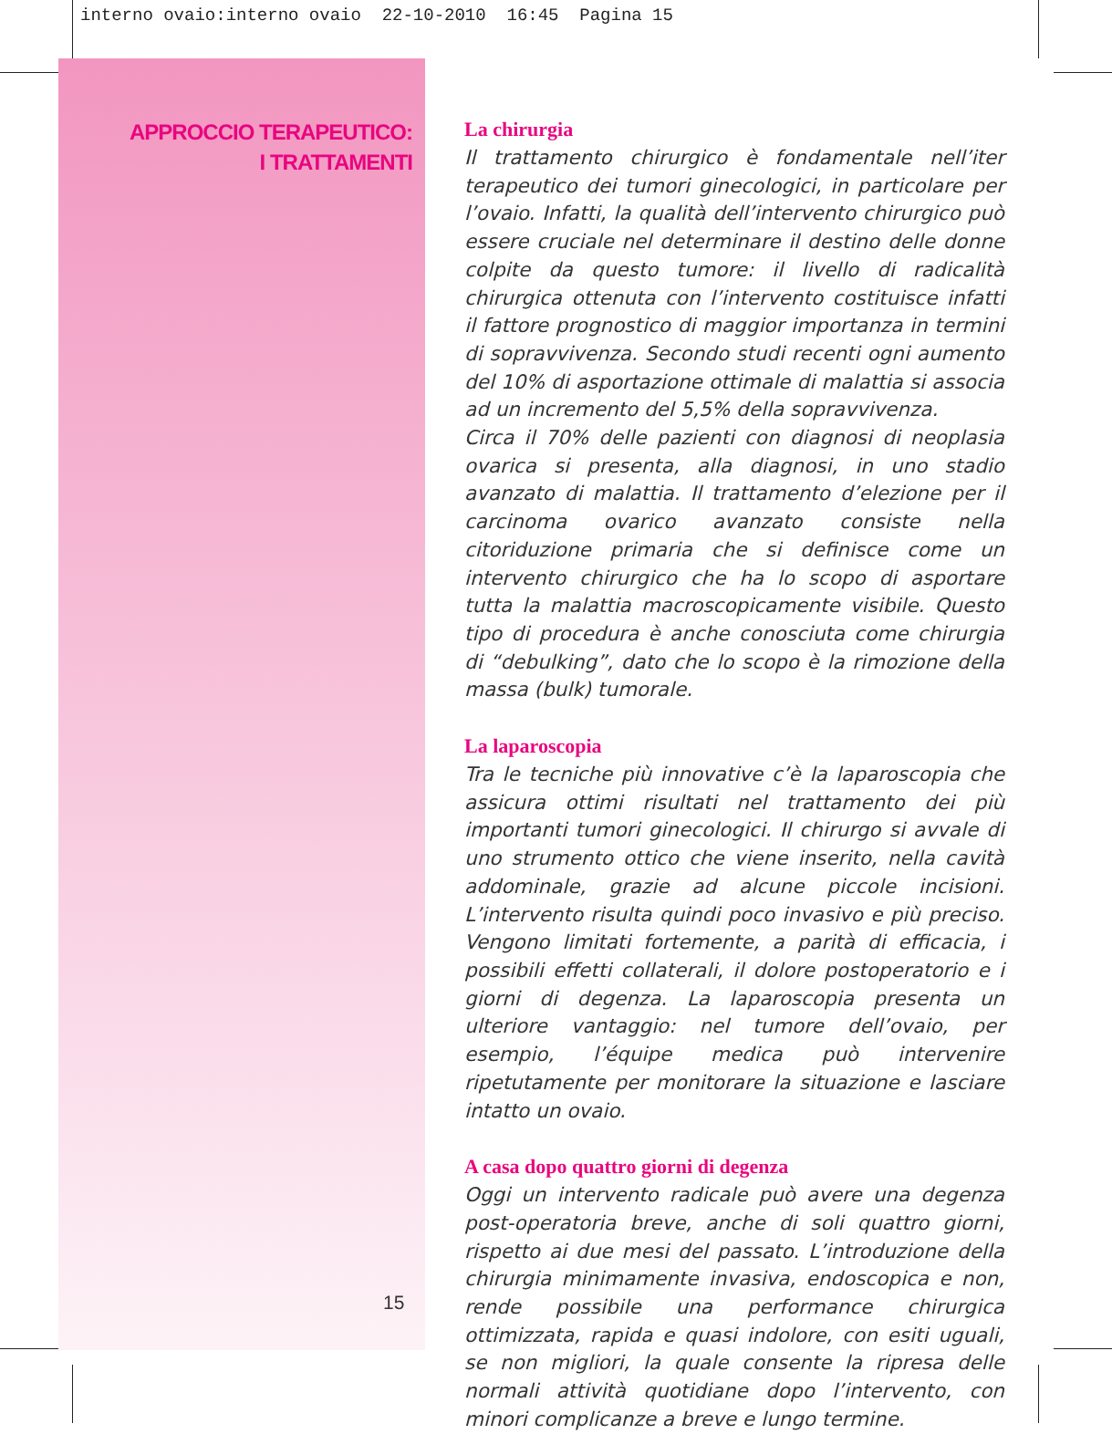interno ovaio:interno ovaio 22-10-2010 16:45 Pagina 15
APPROCCIO TERAPEUTICO:
I TRATTAMENTI
La chirurgia
Il trattamento chirurgico è fondamentale nell’iter terapeutico dei tumori ginecologici, in particolare per l’ovaio. Infatti, la qualità dell’intervento chirurgico può essere cruciale nel determinare il destino delle donne colpite da questo tumore: il livello di radicalità chirurgica ottenuta con l’intervento costituisce infatti il fattore prognostico di maggior importanza in termini di sopravvivenza. Secondo studi recenti ogni aumento del 10% di asportazione ottimale di malattia si associa ad un incremento del 5,5% della sopravvivenza.
Circa il 70% delle pazienti con diagnosi di neoplasia ovarica si presenta, alla diagnosi, in uno stadio avanzato di malattia. Il trattamento d’elezione per il carcinoma ovarico avanzato consiste nella citoriduzione primaria che si definisce come un intervento chirurgico che ha lo scopo di asportare tutta la malattia macroscopicamente visibile. Questo tipo di procedura è anche conosciuta come chirurgia di “debulking”, dato che lo scopo è la rimozione della massa (bulk) tumorale.
La laparoscopia
Tra le tecniche più innovative c’è la laparoscopia che assicura ottimi risultati nel trattamento dei più importanti tumori ginecologici. Il chirurgo si avvale di uno strumento ottico che viene inserito, nella cavità addominale, grazie ad alcune piccole incisioni. L’intervento risulta quindi poco invasivo e più preciso. Vengono limitati fortemente, a parità di efficacia, i possibili effetti collaterali, il dolore postoperatorio e i giorni di degenza. La laparoscopia presenta un ulteriore vantaggio: nel tumore dell’ovaio, per esempio, l’équipe medica può intervenire ripetutamente per monitorare la situazione e lasciare intatto un ovaio.
A casa dopo quattro giorni di degenza
Oggi un intervento radicale può avere una degenza post-operatoria breve, anche di soli quattro giorni, rispetto ai due mesi del passato. L’introduzione della chirurgia minimamente invasiva, endoscopica e non, rende possibile una performance chirurgica ottimizzata, rapida e quasi indolore, con esiti uguali, se non migliori, la quale consente la ripresa delle normali attività quotidiane dopo l’intervento, con minori complicanze a breve e lungo termine.
15